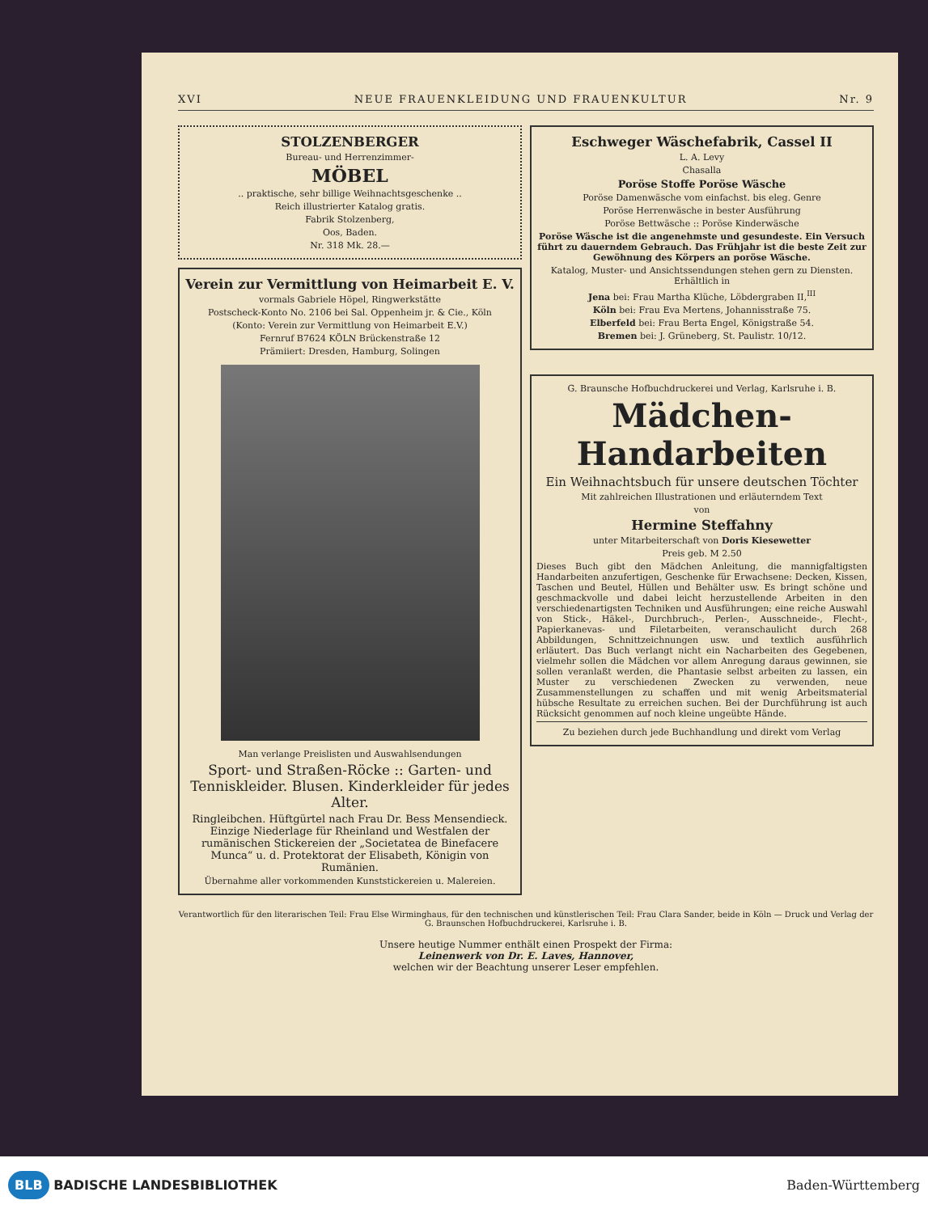XVI NEUE FRAUENKLEIDUNG UND FRAUENKULTUR Nr. 9
STOLZENBERGER
Bureau- und Herrenzimmer-
MÖBEL
.. praktische, sehr billige Weihnachtsgeschenke ..
Reich illustrierter Katalog gratis.
Fabrik Stolzenberg,
Oos, Baden.
Nr. 318 Mk. 28.—
Verein zur Vermittlung von Heimarbeit E. V.
vormals Gabriele Höpel, Ringwerkstätte
Postscheck-Konto No. 2106 bei Sal. Oppenheim jr. & Cie., Köln
(Konto: Verein zur Vermittlung von Heimarbeit E.V.)
Fernruf B7624 KÖLN Brückenstraße 12
Prämiiert: Dresden, Hamburg, Solingen
Man verlange Preislisten und Auswahlsendungen
Sport- und Straßen-Röcke :: Garten- und Tenniskleider. Blusen. Kinderkleider für jedes Alter.
Ringleibchen. Hüftgürtel nach Frau Dr. Bess Mensendieck. Einzige Niederlage für Rheinland und Westfalen der rumänischen Stickereien der „Societatea de Binefacere Munca“ u. d. Protektorat der Elisabeth, Königin von Rumänien.
Übernahme aller vorkommenden Kunststickereien u. Malereien.
Eschweger Wäschefabrik, Cassel II
L. A. Levy
Chasalla
Poröse Stoffe Poröse Wäsche
Poröse Damenwäsche vom einfachst. bis eleg. Genre
Poröse Herrenwäsche in bester Ausführung
Poröse Bettwäsche :: Poröse Kinderwäsche
Poröse Wäsche ist die angenehmste und gesundeste. Ein Versuch führt zu dauerndem Gebrauch. Das Frühjahr ist die beste Zeit zur Gewöhnung des Körpers an poröse Wäsche.
Katalog, Muster- und Ansichtssendungen stehen gern zu Diensten. Erhältlich in
Jena bei: Frau Martha Klüche, Löbdergraben II,<sup>III</sup>
Köln bei: Frau Eva Mertens, Johannisstraße 75.
Elberfeld bei: Frau Berta Engel, Königstraße 54.
Bremen bei: J. Grüneberg, St. Paulistr. 10/12.
G. Braunsche Hofbuchdruckerei und Verlag, Karlsruhe i. B.
Mädchen-Handarbeiten
Ein Weihnachtsbuch für unsere deutschen Töchter
Mit zahlreichen Illustrationen und erläuterndem Text
von
Hermine Steffahny
unter Mitarbeiterschaft von Doris Kiesewetter
Preis geb. M 2.50
Dieses Buch gibt den Mädchen Anleitung, die mannigfaltigsten Handarbeiten anzufertigen, Geschenke für Erwachsene: Decken, Kissen, Taschen und Beutel, Hüllen und Behälter usw. Es bringt schöne und geschmackvolle und dabei leicht herzustellende Arbeiten in den verschiedenartigsten Techniken und Ausführungen; eine reiche Auswahl von Stick-, Häkel-, Durchbruch-, Perlen-, Ausschneide-, Flecht-, Papierkanevas- und Filetarbeiten, veranschaulicht durch 268 Abbildungen, Schnittzeichnungen usw. und textlich ausführlich erläutert. Das Buch verlangt nicht ein Nacharbeiten des Gegebenen, vielmehr sollen die Mädchen vor allem Anregung daraus gewinnen, sie sollen veranlaßt werden, die Phantasie selbst arbeiten zu lassen, ein Muster zu verschiedenen Zwecken zu verwenden, neue Zusammenstellungen zu schaffen und mit wenig Arbeitsmaterial hübsche Resultate zu erreichen suchen. Bei der Durchführung ist auch Rücksicht genommen auf noch kleine ungeübte Hände.
Zu beziehen durch jede Buchhandlung und direkt vom Verlag
Verantwortlich für den literarischen Teil: Frau Else Wirminghaus, für den technischen und künstlerischen Teil: Frau Clara Sander, beide in Köln — Druck und Verlag der G. Braunschen Hofbuchdruckerei, Karlsruhe i. B.
Unsere heutige Nummer enthält einen Prospekt der Firma:
Leinenwerk von Dr. E. Laves, Hannover,
welchen wir der Beachtung unserer Leser empfehlen.
BLB BADISCHE LANDESBIBLIOTHEK Baden-Württemberg